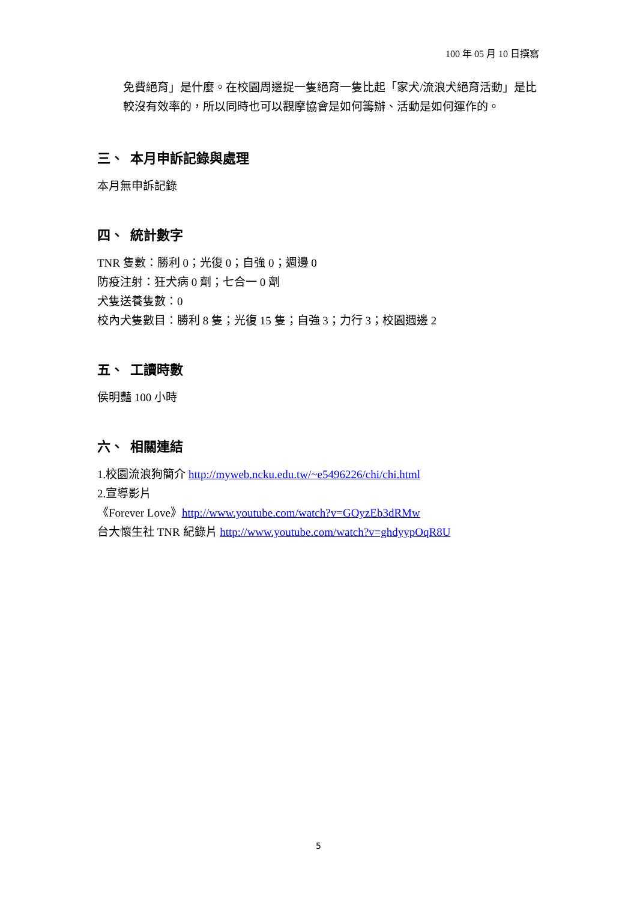100 年 05 月 10 日撰寫
免費絕育」是什麼。在校園周邊捉一隻絕育一隻比起「家犬/流浪犬絕育活動」是比較沒有效率的，所以同時也可以觀摩協會是如何籌辦、活動是如何運作的。
三、 本月申訴記錄與處理
本月無申訴記錄
四、 統計數字
TNR 隻數：勝利 0；光復 0；自強 0；週邊 0
防疫注射：狂犬病 0 劑；七合一 0 劑
犬隻送養隻數：0
校內犬隻數目：勝利 8 隻；光復 15 隻；自強 3；力行 3；校園週邊 2
五、 工讀時數
侯明豔 100 小時
六、 相關連結
1.校園流浪狗簡介 http://myweb.ncku.edu.tw/~e5496226/chi/chi.html
2.宣導影片
《Forever Love》http://www.youtube.com/watch?v=GOyzEb3dRMw
台大懷生社 TNR 紀錄片 http://www.youtube.com/watch?v=ghdyypOqR8U
5